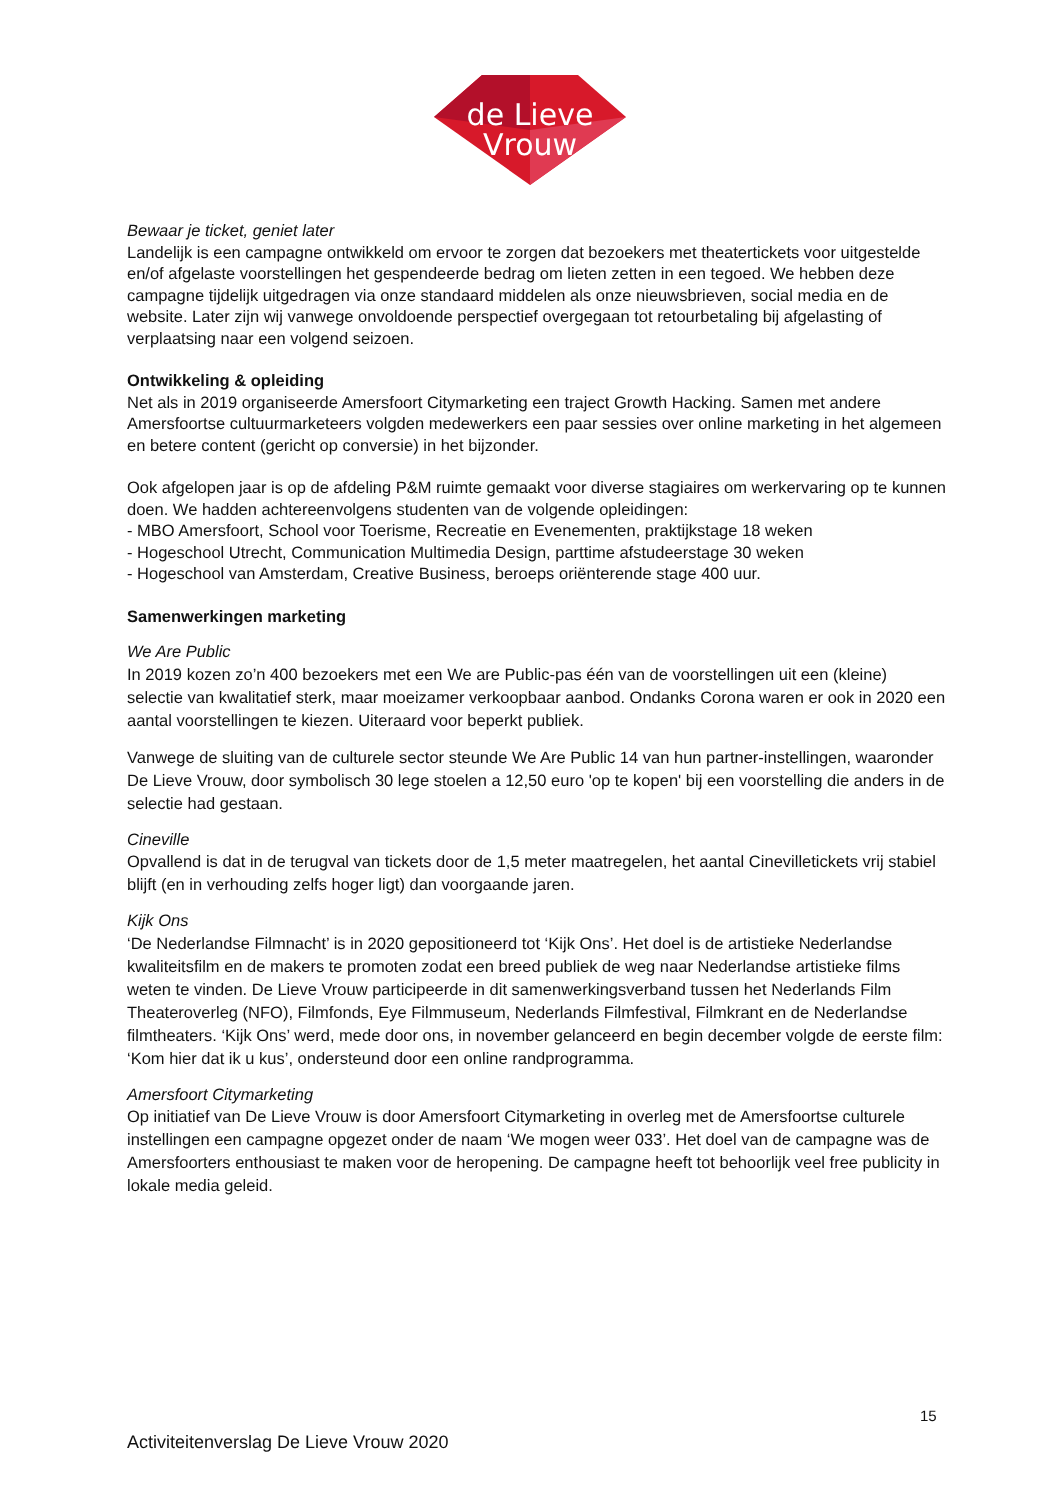de Lieve
Vrouw
Bewaar je ticket, geniet later
Landelijk is een campagne ontwikkeld om ervoor te zorgen dat bezoekers met theatertickets voor uitgestelde en/of afgelaste voorstellingen het gespendeerde bedrag om lieten zetten in een tegoed. We hebben deze campagne tijdelijk uitgedragen via onze standaard middelen als onze nieuwsbrieven, social media en de website. Later zijn wij vanwege onvoldoende perspectief overgegaan tot retourbetaling bij afgelasting of verplaatsing naar een volgend seizoen.
Ontwikkeling & opleiding
Net als in 2019 organiseerde Amersfoort Citymarketing een traject Growth Hacking. Samen met andere Amersfoortse cultuurmarketeers volgden medewerkers een paar sessies over online marketing in het algemeen en betere content (gericht op conversie) in het bijzonder.
Ook afgelopen jaar is op de afdeling P&M ruimte gemaakt voor diverse stagiaires om werkervaring op te kunnen doen. We hadden achtereenvolgens studenten van de volgende opleidingen:
- MBO Amersfoort, School voor Toerisme, Recreatie en Evenementen, praktijkstage 18 weken
- Hogeschool Utrecht, Communication Multimedia Design, parttime afstudeerstage 30 weken
- Hogeschool van Amsterdam, Creative Business, beroeps oriënterende stage 400 uur.
Samenwerkingen marketing
We Are Public
In 2019 kozen zo’n 400 bezoekers met een We are Public-pas één van de voorstellingen uit een (kleine) selectie van kwalitatief sterk, maar moeizamer verkoopbaar aanbod. Ondanks Corona waren er ook in 2020 een aantal voorstellingen te kiezen. Uiteraard voor beperkt publiek.
Vanwege de sluiting van de culturele sector steunde We Are Public 14 van hun partner-instellingen, waaronder De Lieve Vrouw, door symbolisch 30 lege stoelen a 12,50 euro 'op te kopen' bij een voorstelling die anders in de selectie had gestaan.
Cineville
Opvallend is dat in de terugval van tickets door de 1,5 meter maatregelen, het aantal Cinevilletickets vrij stabiel blijft (en in verhouding zelfs hoger ligt) dan voorgaande jaren.
Kijk Ons
‘De Nederlandse Filmnacht’ is in 2020 gepositioneerd tot ‘Kijk Ons’. Het doel is de artistieke Nederlandse kwaliteitsfilm en de makers te promoten zodat een breed publiek de weg naar Nederlandse artistieke films weten te vinden. De Lieve Vrouw participeerde in dit samenwerkingsverband tussen het Nederlands Film Theateroverleg (NFO), Filmfonds, Eye Filmmuseum, Nederlands Filmfestival, Filmkrant en de Nederlandse filmtheaters. ‘Kijk Ons’ werd, mede door ons, in november gelanceerd en begin december volgde de eerste film: ‘Kom hier dat ik u kus’, ondersteund door een online randprogramma.
Amersfoort Citymarketing
Op initiatief van De Lieve Vrouw is door Amersfoort Citymarketing in overleg met de Amersfoortse culturele instellingen een campagne opgezet onder de naam ‘We mogen weer 033’. Het doel van de campagne was de Amersfoorters enthousiast te maken voor de heropening. De campagne heeft tot behoorlijk veel free publicity in lokale media geleid.
15
Activiteitenverslag De Lieve Vrouw 2020